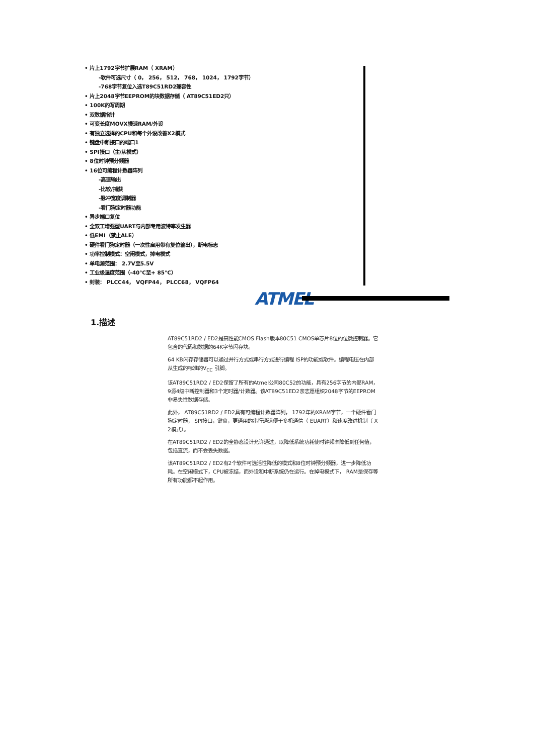• 片上1792字节扩展RAM（ XRAM）
-软件可选尺寸（ 0， 256， 512， 768， 1024， 1792字节）
-768字节复位入选T89C51RD2兼容性
• 片上2048字节EEPROM的块数据存储（ AT89C51ED2只）
• 100K的写周期
• 双数据指针
• 可变长度MOVX慢速RAM/外设
• 有独立选择的CPU和每个外设改善X2模式
• 键盘中断接口的端口1
• SPI接口（主/从模式）
• 8位时钟预分频器
• 16位可编程计数器阵列
-高速输出
-比较/捕获
-脉冲宽度调制器
-看门狗定时器功能
• 异步端口复位
• 全双工增强型UART与内部专用波特率发生器
• 低EMI（禁止ALE）
• 硬件看门狗定时器（一次性启用带有复位输出），断电标志
• 功率控制模式：空闲模式，掉电模式
• 单电源范围： 2.7V至5.5V
• 工业级温度范围（-40℃至+ 85°C）
• 封装： PLCC44， VQFP44， PLCC68， VQFP64
ATMEL
1.描述
AT89C51RD2 / ED2是高性能CMOS Flash版本80C51 CMOS单芯片8位的位微控制器。它包含的代码和数据的64K字节闪存块。
64 KB闪存存储器可以通过并行方式或串行方式进行编程 ISP的功能或软件。编程电压在内部从生成的标准的V<sub>CC</sub> 引脚。
该AT89C51RD2 / ED2保留了所有的Atmel公司80C52的功能，具有256字节的内部RAM， 9源4级中断控制器和3个定时器/计数器。该AT89C51ED2亲志愿组织2048字节的EEPROM非易失性数据存储。
此外， AT89C51RD2 / ED2具有可编程计数器阵列， 1792年的XRAM字节，一个硬件看门狗定时器， SPI接口，键盘，更通用的串行通道便于多机通信（ EUART）和速度改进机制（ X 2模式）。
在AT89C51RD2 / ED2的全静态设计允许通过，以降低系统功耗使时钟频率降低到任何值，包括直流，而不会丢失数据。
该AT89C51RD2 / ED2有2个软件可选活性降低的模式和8位时钟预分频器，进一步降低功耗。在空闲模式下，CPU被冻结，而外设和中断系统仍在运行。在掉电模式下， RAM是保存等所有功能都不起作用。